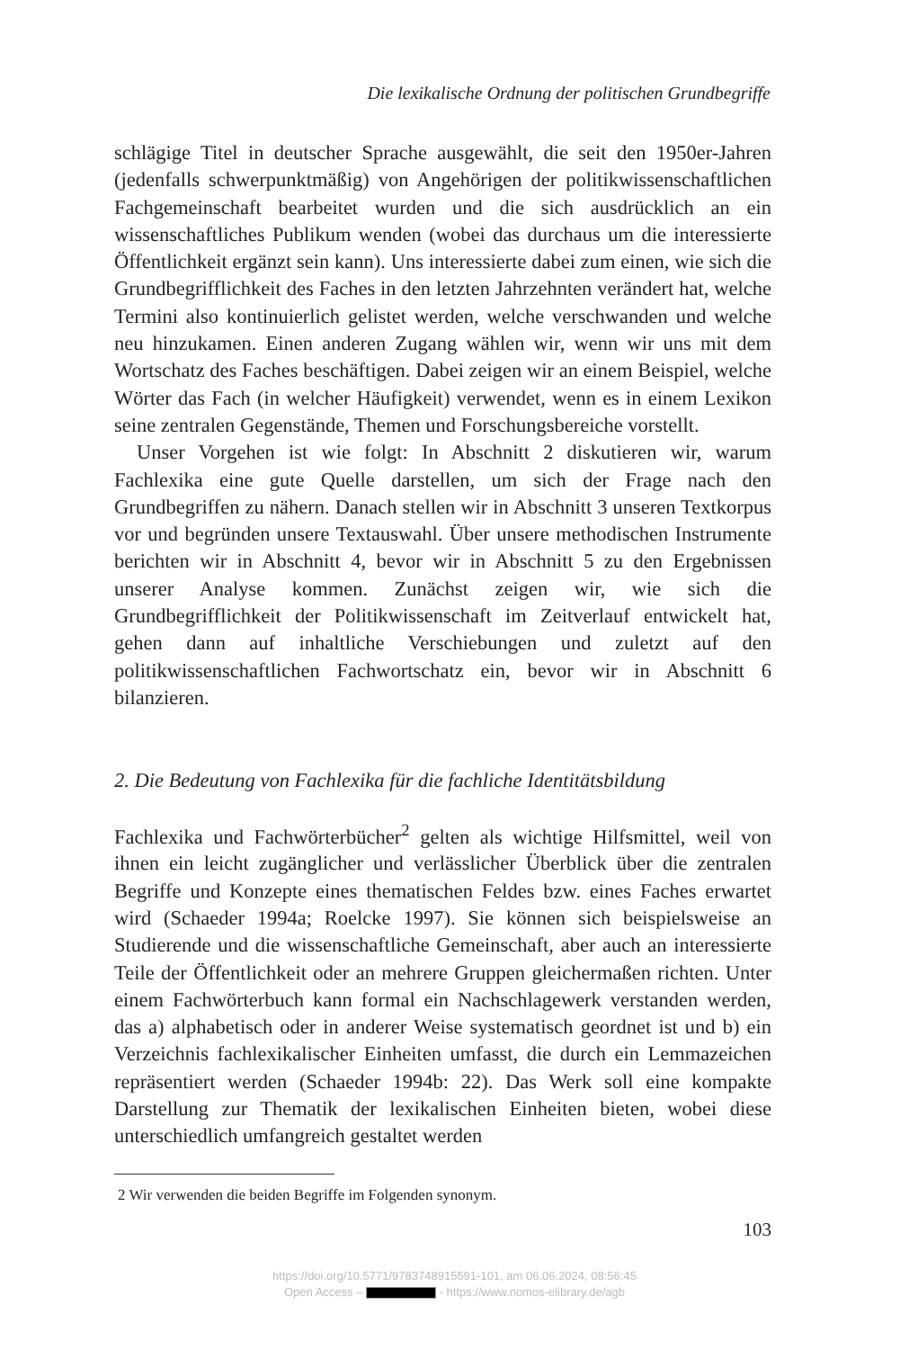Die lexikalische Ordnung der politischen Grundbegriffe
schlägige Titel in deutscher Sprache ausgewählt, die seit den 1950er-Jahren (jedenfalls schwerpunktmäßig) von Angehörigen der politikwissenschaftlichen Fachgemeinschaft bearbeitet wurden und die sich ausdrücklich an ein wissenschaftliches Publikum wenden (wobei das durchaus um die interessierte Öffentlichkeit ergänzt sein kann). Uns interessierte dabei zum einen, wie sich die Grundbegrifflichkeit des Faches in den letzten Jahrzehnten verändert hat, welche Termini also kontinuierlich gelistet werden, welche verschwanden und welche neu hinzukamen. Einen anderen Zugang wählen wir, wenn wir uns mit dem Wortschatz des Faches beschäftigen. Dabei zeigen wir an einem Beispiel, welche Wörter das Fach (in welcher Häufigkeit) verwendet, wenn es in einem Lexikon seine zentralen Gegenstände, Themen und Forschungsbereiche vorstellt.
Unser Vorgehen ist wie folgt: In Abschnitt 2 diskutieren wir, warum Fachlexika eine gute Quelle darstellen, um sich der Frage nach den Grundbegriffen zu nähern. Danach stellen wir in Abschnitt 3 unseren Textkorpus vor und begründen unsere Textauswahl. Über unsere methodischen Instrumente berichten wir in Abschnitt 4, bevor wir in Abschnitt 5 zu den Ergebnissen unserer Analyse kommen. Zunächst zeigen wir, wie sich die Grundbegrifflichkeit der Politikwissenschaft im Zeitverlauf entwickelt hat, gehen dann auf inhaltliche Verschiebungen und zuletzt auf den politikwissenschaftlichen Fachwortschatz ein, bevor wir in Abschnitt 6 bilanzieren.
2. Die Bedeutung von Fachlexika für die fachliche Identitätsbildung
Fachlexika und Fachwörterbücher<sup>2</sup> gelten als wichtige Hilfsmittel, weil von ihnen ein leicht zugänglicher und verlässlicher Überblick über die zentralen Begriffe und Konzepte eines thematischen Feldes bzw. eines Faches erwartet wird (Schaeder 1994a; Roelcke 1997). Sie können sich beispielsweise an Studierende und die wissenschaftliche Gemeinschaft, aber auch an interessierte Teile der Öffentlichkeit oder an mehrere Gruppen gleichermaßen richten. Unter einem Fachwörterbuch kann formal ein Nachschlagewerk verstanden werden, das a) alphabetisch oder in anderer Weise systematisch geordnet ist und b) ein Verzeichnis fachlexikalischer Einheiten umfasst, die durch ein Lemmazeichen repräsentiert werden (Schaeder 1994b: 22). Das Werk soll eine kompakte Darstellung zur Thematik der lexikalischen Einheiten bieten, wobei diese unterschiedlich umfangreich gestaltet werden
2 Wir verwenden die beiden Begriffe im Folgenden synonym.
103
https://doi.org/10.5771/9783748915591-101, am 06.06.2024, 08:56:45
Open Access – - https://www.nomos-elibrary.de/agb